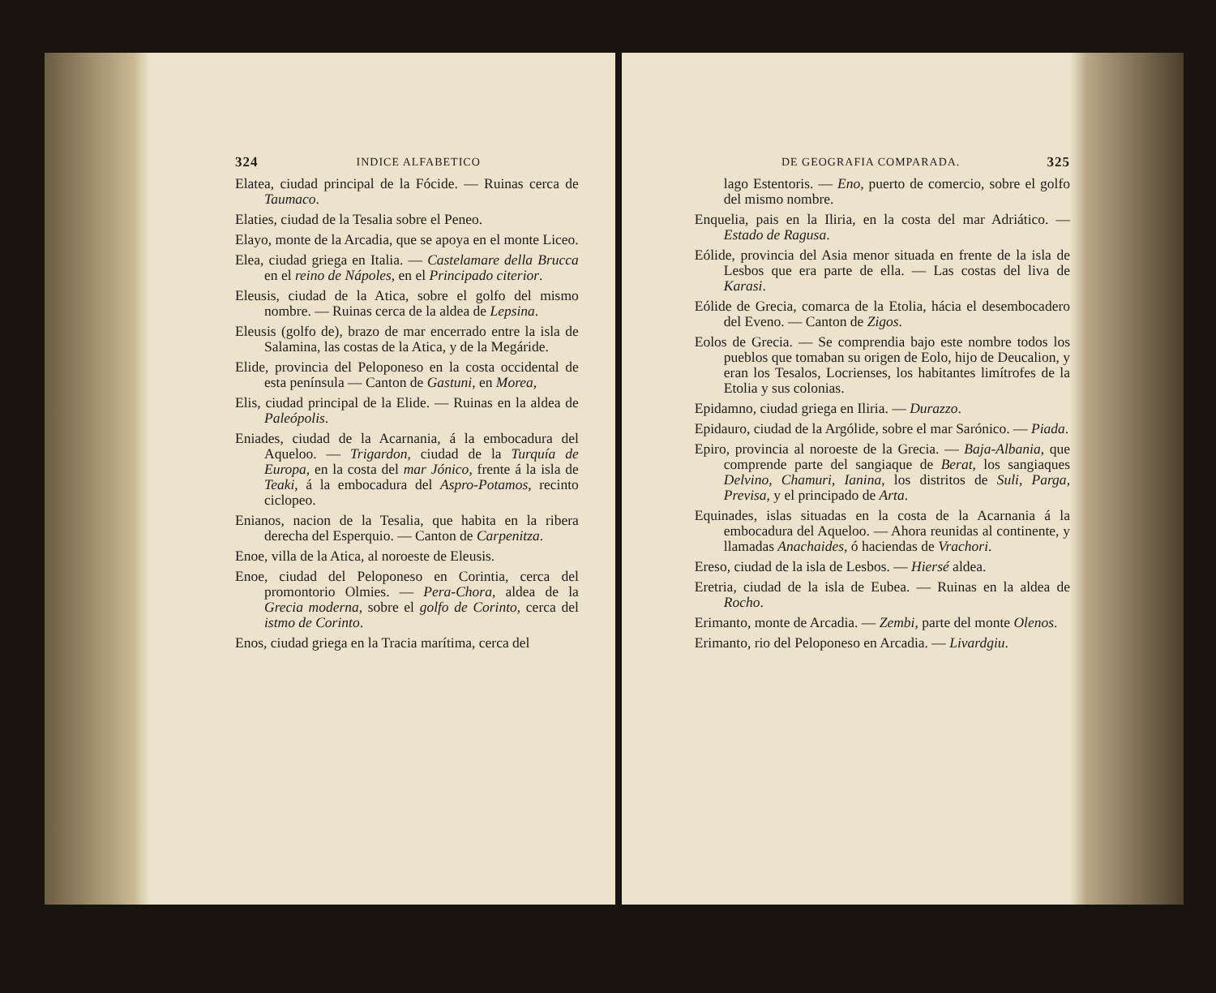324 INDICE ALFABETICO
Elatea, ciudad principal de la Fócide. — Ruinas cerca de Taumaco.
Elaties, ciudad de la Tesalia sobre el Peneo.
Elayo, monte de la Arcadia, que se apoya en el monte Liceo.
Elea, ciudad griega en Italia. — Castelamare della Brucca en el reino de Nápoles, en el Principado citerior.
Eleusis, ciudad de la Atica, sobre el golfo del mismo nombre. — Ruinas cerca de la aldea de Lepsina.
Eleusis (golfo de), brazo de mar encerrado entre la isla de Salamina, las costas de la Atica, y de la Megáride.
Elide, provincia del Peloponeso en la costa occidental de esta península — Canton de Gastuni, en Morea,
Elis, ciudad principal de la Elide. — Ruinas en la aldea de Paleópolis.
Eniades, ciudad de la Acarnania, á la embocadura del Aqueloo. — Trigardon, ciudad de la Turquía de Europa, en la costa del mar Jónico, frente á la isla de Teaki, á la embocadura del Aspro-Potamos, recinto ciclopeo.
Enianos, nacion de la Tesalia, que habita en la ribera derecha del Esperquio. — Canton de Carpenitza.
Enoe, villa de la Atica, al noroeste de Eleusis.
Enoe, ciudad del Peloponeso en Corintia, cerca del promontorio Olmies. — Pera-Chora, aldea de la Grecia moderna, sobre el golfo de Corinto, cerca del istmo de Corinto.
Enos, ciudad griega en la Tracia marítima, cerca del
DE GEOGRAFIA COMPARADA. 325
lago Estentoris. — Eno, puerto de comercio, sobre el golfo del mismo nombre.
Enquelia, pais en la Iliria, en la costa del mar Adriático. — Estado de Ragusa.
Eólide, provincia del Asia menor situada en frente de la isla de Lesbos que era parte de ella. — Las costas del liva de Karasi.
Eólide de Grecia, comarca de la Etolia, hácia el desembocadero del Eveno. — Canton de Zigos.
Eolos de Grecia. — Se comprendia bajo este nombre todos los pueblos que tomaban su origen de Eolo, hijo de Deucalion, y eran los Tesalos, Locrienses, los habitantes limítrofes de la Etolia y sus colonias.
Epidamno, ciudad griega en Iliria. — Durazzo.
Epidauro, ciudad de la Argólide, sobre el mar Sarónico. — Piada.
Epiro, provincia al noroeste de la Grecia. — Baja-Albania, que comprende parte del sangiaque de Berat, los sangiaques Delvino, Chamuri, Ianina, los distritos de Suli, Parga, Previsa, y el principado de Arta.
Equinades, islas situadas en la costa de la Acarnania á la embocadura del Aqueloo. — Ahora reunidas al continente, y llamadas Anachaides, ó haciendas de Vrachori.
Ereso, ciudad de la isla de Lesbos. — Hiersé aldea.
Eretria, ciudad de la isla de Eubea. — Ruinas en la aldea de Rocho.
Erimanto, monte de Arcadia. — Zembi, parte del monte Olenos.
Erimanto, rio del Peloponeso en Arcadia. — Livardgiu.